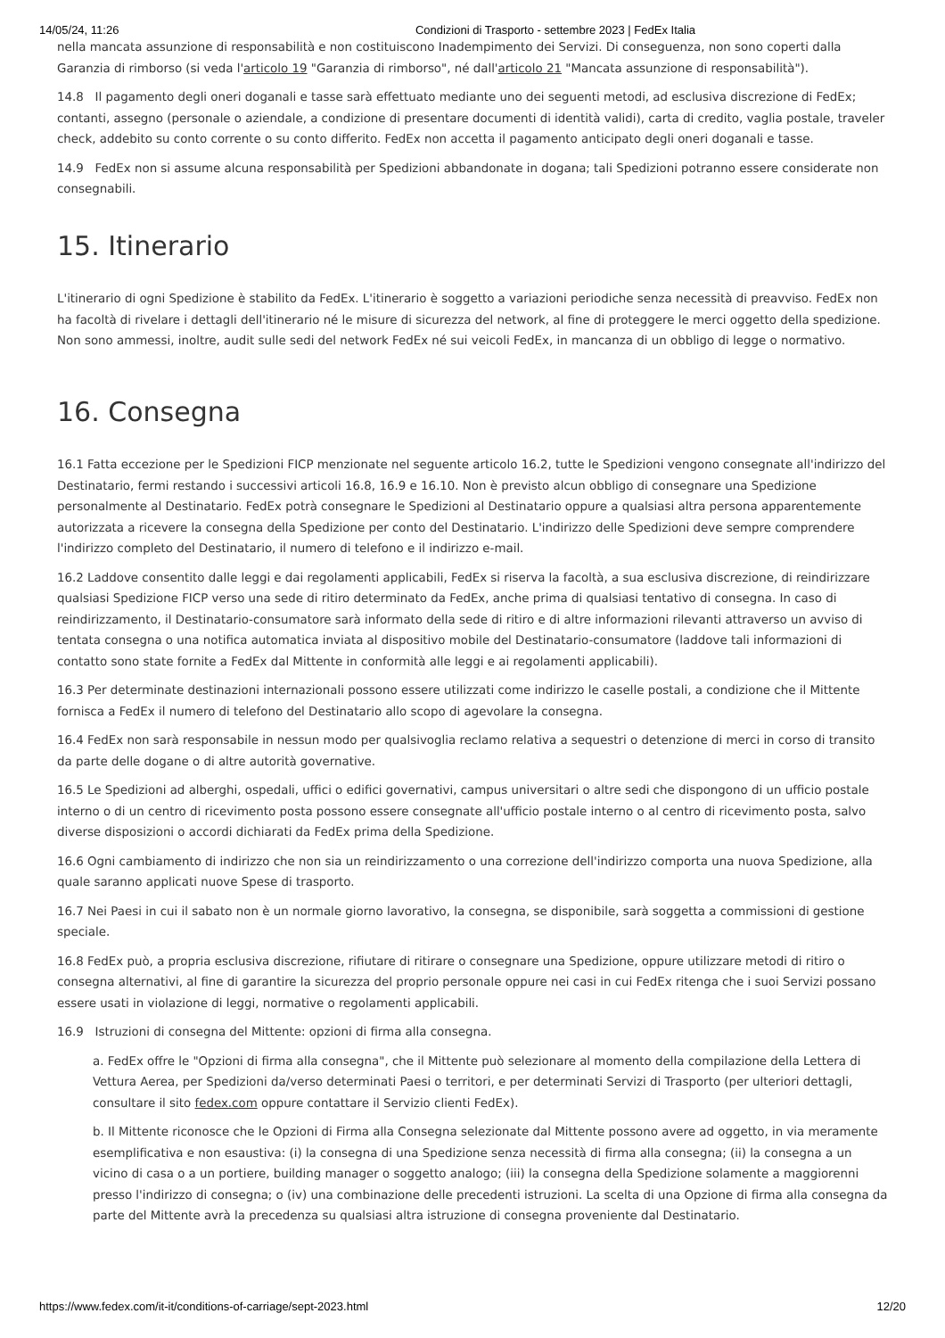14/05/24, 11:26 Condizioni di Trasporto - settembre 2023 | FedEx Italia
nella mancata assunzione di responsabilità e non costituiscono Inadempimento dei Servizi. Di conseguenza, non sono coperti dalla Garanzia di rimborso (si veda l'articolo 19 "Garanzia di rimborso", né dall'articolo 21 "Mancata assunzione di responsabilità").
14.8 Il pagamento degli oneri doganali e tasse sarà effettuato mediante uno dei seguenti metodi, ad esclusiva discrezione di FedEx; contanti, assegno (personale o aziendale, a condizione di presentare documenti di identità validi), carta di credito, vaglia postale, traveler check, addebito su conto corrente o su conto differito. FedEx non accetta il pagamento anticipato degli oneri doganali e tasse.
14.9 FedEx non si assume alcuna responsabilità per Spedizioni abbandonate in dogana; tali Spedizioni potranno essere considerate non consegnabili.
15. Itinerario
L'itinerario di ogni Spedizione è stabilito da FedEx. L'itinerario è soggetto a variazioni periodiche senza necessità di preavviso. FedEx non ha facoltà di rivelare i dettagli dell'itinerario né le misure di sicurezza del network, al fine di proteggere le merci oggetto della spedizione. Non sono ammessi, inoltre, audit sulle sedi del network FedEx né sui veicoli FedEx, in mancanza di un obbligo di legge o normativo.
16. Consegna
16.1 Fatta eccezione per le Spedizioni FICP menzionate nel seguente articolo 16.2, tutte le Spedizioni vengono consegnate all'indirizzo del Destinatario, fermi restando i successivi articoli 16.8, 16.9 e 16.10. Non è previsto alcun obbligo di consegnare una Spedizione personalmente al Destinatario. FedEx potrà consegnare le Spedizioni al Destinatario oppure a qualsiasi altra persona apparentemente autorizzata a ricevere la consegna della Spedizione per conto del Destinatario. L'indirizzo delle Spedizioni deve sempre comprendere l'indirizzo completo del Destinatario, il numero di telefono e il indirizzo e-mail.
16.2 Laddove consentito dalle leggi e dai regolamenti applicabili, FedEx si riserva la facoltà, a sua esclusiva discrezione, di reindirizzare qualsiasi Spedizione FICP verso una sede di ritiro determinato da FedEx, anche prima di qualsiasi tentativo di consegna. In caso di reindirizzamento, il Destinatario-consumatore sarà informato della sede di ritiro e di altre informazioni rilevanti attraverso un avviso di tentata consegna o una notifica automatica inviata al dispositivo mobile del Destinatario-consumatore (laddove tali informazioni di contatto sono state fornite a FedEx dal Mittente in conformità alle leggi e ai regolamenti applicabili).
16.3 Per determinate destinazioni internazionali possono essere utilizzati come indirizzo le caselle postali, a condizione che il Mittente fornisca a FedEx il numero di telefono del Destinatario allo scopo di agevolare la consegna.
16.4 FedEx non sarà responsabile in nessun modo per qualsivoglia reclamo relativa a sequestri o detenzione di merci in corso di transito da parte delle dogane o di altre autorità governative.
16.5 Le Spedizioni ad alberghi, ospedali, uffici o edifici governativi, campus universitari o altre sedi che dispongono di un ufficio postale interno o di un centro di ricevimento posta possono essere consegnate all'ufficio postale interno o al centro di ricevimento posta, salvo diverse disposizioni o accordi dichiarati da FedEx prima della Spedizione.
16.6 Ogni cambiamento di indirizzo che non sia un reindirizzamento o una correzione dell'indirizzo comporta una nuova Spedizione, alla quale saranno applicati nuove Spese di trasporto.
16.7 Nei Paesi in cui il sabato non è un normale giorno lavorativo, la consegna, se disponibile, sarà soggetta a commissioni di gestione speciale.
16.8 FedEx può, a propria esclusiva discrezione, rifiutare di ritirare o consegnare una Spedizione, oppure utilizzare metodi di ritiro o consegna alternativi, al fine di garantire la sicurezza del proprio personale oppure nei casi in cui FedEx ritenga che i suoi Servizi possano essere usati in violazione di leggi, normative o regolamenti applicabili.
16.9 Istruzioni di consegna del Mittente: opzioni di firma alla consegna.
a. FedEx offre le "Opzioni di firma alla consegna", che il Mittente può selezionare al momento della compilazione della Lettera di Vettura Aerea, per Spedizioni da/verso determinati Paesi o territori, e per determinati Servizi di Trasporto (per ulteriori dettagli, consultare il sito fedex.com oppure contattare il Servizio clienti FedEx).
b. Il Mittente riconosce che le Opzioni di Firma alla Consegna selezionate dal Mittente possono avere ad oggetto, in via meramente esemplificativa e non esaustiva: (i) la consegna di una Spedizione senza necessità di firma alla consegna; (ii) la consegna a un vicino di casa o a un portiere, building manager o soggetto analogo; (iii) la consegna della Spedizione solamente a maggiorenni presso l'indirizzo di consegna; o (iv) una combinazione delle precedenti istruzioni. La scelta di una Opzione di firma alla consegna da parte del Mittente avrà la precedenza su qualsiasi altra istruzione di consegna proveniente dal Destinatario.
https://www.fedex.com/it-it/conditions-of-carriage/sept-2023.html 12/20